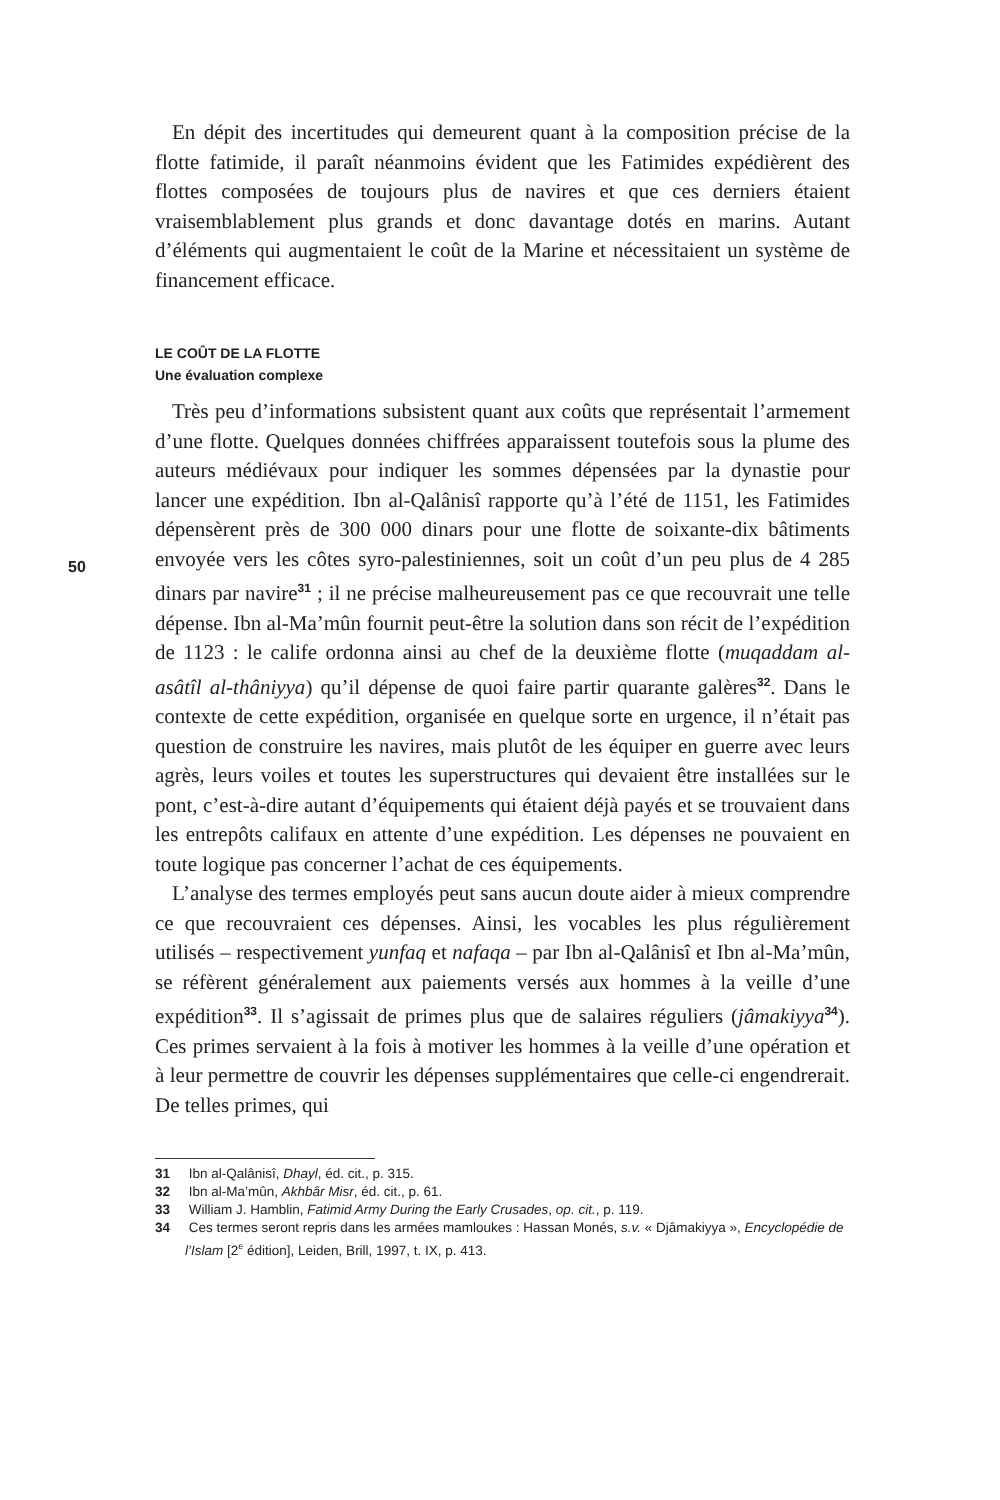50
En dépit des incertitudes qui demeurent quant à la composition précise de la flotte fatimide, il paraît néanmoins évident que les Fatimides expédièrent des flottes composées de toujours plus de navires et que ces derniers étaient vraisemblablement plus grands et donc davantage dotés en marins. Autant d’éléments qui augmentaient le coût de la Marine et nécessitaient un système de financement efficace.
LE COÛT DE LA FLOTTE
Une évaluation complexe
Très peu d’informations subsistent quant aux coûts que représentait l’armement d’une flotte. Quelques données chiffrées apparaissent toutefois sous la plume des auteurs médiévaux pour indiquer les sommes dépensées par la dynastie pour lancer une expédition. Ibn al-Qalânisî rapporte qu’à l’été de 1151, les Fatimides dépensèrent près de 300 000 dinars pour une flotte de soixante-dix bâtiments envoyée vers les côtes syro-palestiniennes, soit un coût d’un peu plus de 4 285 dinars par navire<sup>31</sup> ; il ne précise malheureusement pas ce que recouvrait une telle dépense. Ibn al-Ma’mûn fournit peut-être la solution dans son récit de l’expédition de 1123 : le calife ordonna ainsi au chef de la deuxième flotte (muqaddam al-asâtîl al-thâniyya) qu’il dépense de quoi faire partir quarante galères<sup>32</sup>. Dans le contexte de cette expédition, organisée en quelque sorte en urgence, il n’était pas question de construire les navires, mais plutôt de les équiper en guerre avec leurs agrès, leurs voiles et toutes les superstructures qui devaient être installées sur le pont, c’est-à-dire autant d’équipements qui étaient déjà payés et se trouvaient dans les entrepôts califaux en attente d’une expédition. Les dépenses ne pouvaient en toute logique pas concerner l’achat de ces équipements.
L’analyse des termes employés peut sans aucun doute aider à mieux comprendre ce que recouvraient ces dépenses. Ainsi, les vocables les plus régulièrement utilisés – respectivement yunfaq et nafaqa – par Ibn al-Qalânisî et Ibn al-Ma’mûn, se réfèrent généralement aux paiements versés aux hommes à la veille d’une expédition<sup>33</sup>. Il s’agissait de primes plus que de salaires réguliers (jâmakiyya<sup>34</sup>). Ces primes servaient à la fois à motiver les hommes à la veille d’une opération et à leur permettre de couvrir les dépenses supplémentaires que celle-ci engendrerait. De telles primes, qui
31 Ibn al-Qalânisî, Dhayl, éd. cit., p. 315.
32 Ibn al-Ma’mûn, Akhbâr Misr, éd. cit., p. 61.
33 William J. Hamblin, Fatimid Army During the Early Crusades, op. cit., p. 119.
34 Ces termes seront repris dans les armées mamloukes : Hassan Monés, s.v. « Djâmakiyya », Encyclopédie de l’Islam [2<sup>e</sup> édition], Leiden, Brill, 1997, t. IX, p. 413.